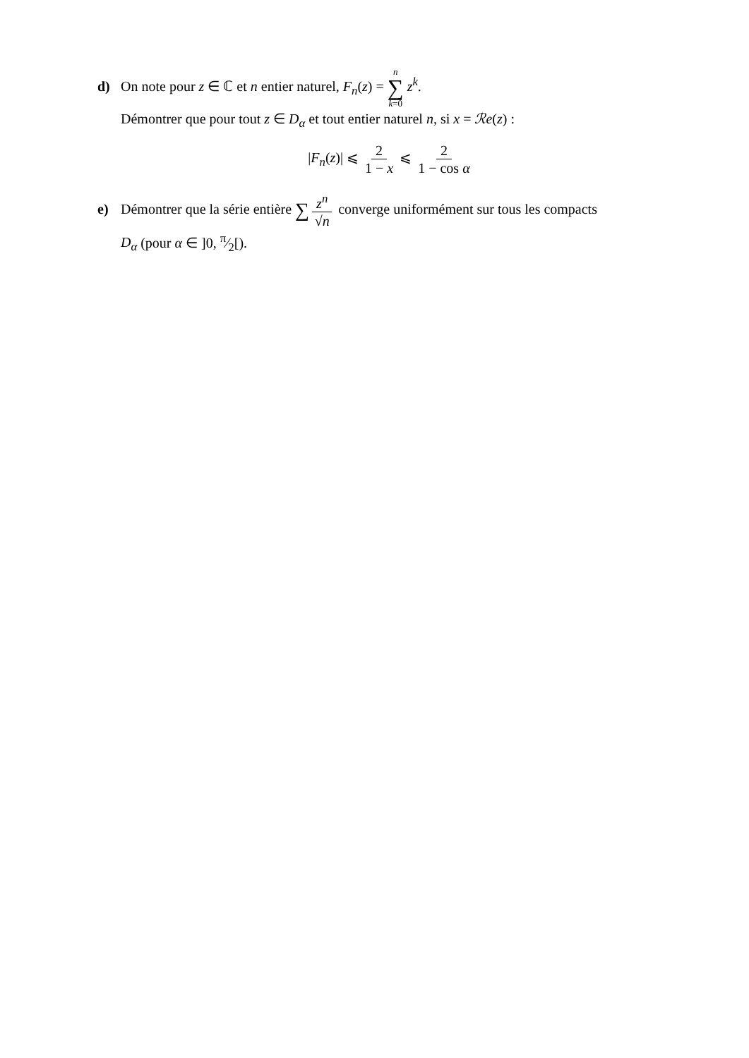d) On note pour z ∈ ℂ et n entier naturel, F<sub>n</sub>(z) = n ∑ k=0 z<sup>k</sup>.
Démontrer que pour tout z ∈ D<sub>α</sub> et tout entier naturel n, si x = ℛe(z) :
|F<sub>n</sub>(z)| ⩽ 2 1 − x ⩽ 2 1 − cos α
e) Démontrer que la série entière ∑ z<sup>n</sup> √n converge uniformément sur tous les compacts
D<sub>α</sub> (pour α ∈ ]0, π⁄2[).